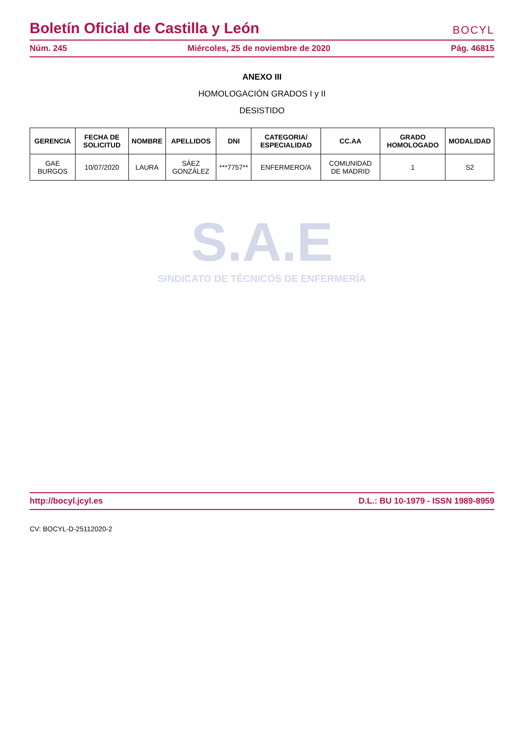Boletín Oficial de Castilla y León BOCYL
Núm. 245 Miércoles, 25 de noviembre de 2020 Pág. 46815
ANEXO III
HOMOLOGACIÓN GRADOS I y II
DESISTIDO
| GERENCIA | FECHA DE SOLICITUD | NOMBRE | APELLIDOS | DNI | CATEGORIA/ ESPECIALIDAD | CC.AA | GRADO HOMOLOGADO | MODALIDAD |
| --- | --- | --- | --- | --- | --- | --- | --- | --- |
| GAE BURGOS | 10/07/2020 | LAURA | SÁEZ GONZÁLEZ | ***7757** | ENFERMERO/A | COMUNIDAD DE MADRID | 1 | S2 |
S.A.E
SINDICATO DE TÉCNICOS DE ENFERMERÍA
http://bocyl.jcyl.es D.L.: BU 10-1979 - ISSN 1989-8959
CV: BOCYL-D-25112020-2